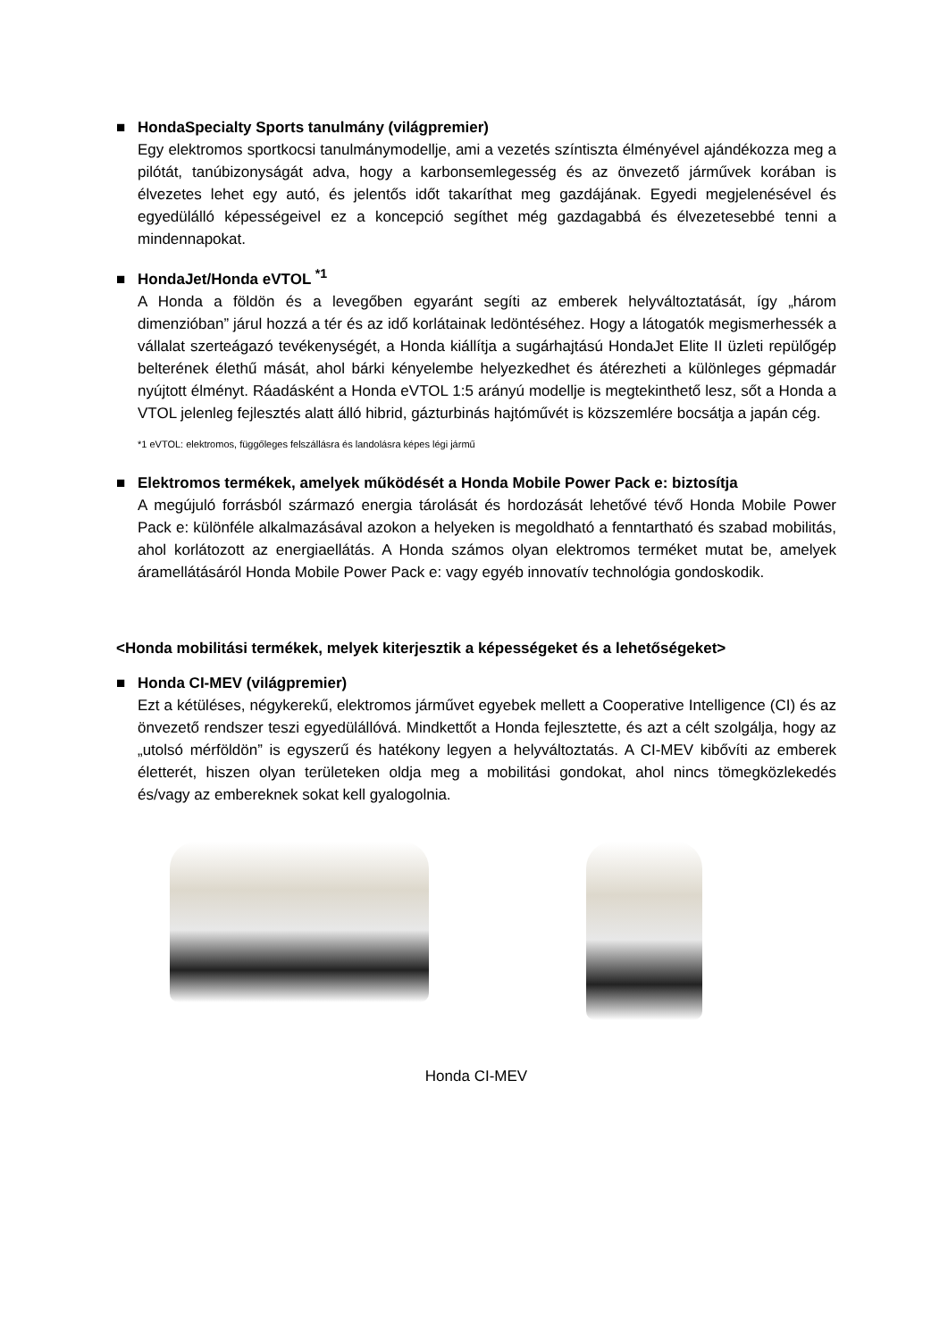■ HondaSpecialty Sports tanulmány (világpremier)
Egy elektromos sportkocsi tanulmánymodellje, ami a vezetés színtiszta élményével ajándékozza meg a pilótát, tanúbizonyságát adva, hogy a karbonsemlegesség és az önvezető járművek korában is élvezetes lehet egy autó, és jelentős időt takaríthat meg gazdájának. Egyedi megjelenésével és egyedülálló képességeivel ez a koncepció segíthet még gazdagabbá és élvezetesebbé tenni a mindennapokat.
■ HondaJet/Honda eVTOL <sup>*1</sup>
A Honda a földön és a levegőben egyaránt segíti az emberek helyváltoztatását, így „három dimenzióban” járul hozzá a tér és az idő korlátainak ledöntéséhez. Hogy a látogatók megismerhessék a vállalat szerteágazó tevékenységét, a Honda kiállítja a sugárhajtású HondaJet Elite II üzleti repülőgép belterének élethű mását, ahol bárki kényelembe helyezkedhet és átérezheti a különleges gépmadár nyújtott élményt. Ráadásként a Honda eVTOL 1:5 arányú modellje is megtekinthető lesz, sőt a Honda a VTOL jelenleg fejlesztés alatt álló hibrid, gázturbinás hajtóművét is közszemlére bocsátja a japán cég.
*1 eVTOL: elektromos, függőleges felszállásra és landolásra képes légi jármű
■ Elektromos termékek, amelyek működését a Honda Mobile Power Pack e: biztosítja
A megújuló forrásból származó energia tárolását és hordozását lehetővé tévő Honda Mobile Power Pack e: különféle alkalmazásával azokon a helyeken is megoldható a fenntartható és szabad mobilitás, ahol korlátozott az energiaellátás. A Honda számos olyan elektromos terméket mutat be, amelyek áramellátásáról Honda Mobile Power Pack e: vagy egyéb innovatív technológia gondoskodik.
<Honda mobilitási termékek, melyek kiterjesztik a képességeket és a lehetőségeket>
■ Honda CI-MEV (világpremier)
Ezt a kétüléses, négykerekű, elektromos járművet egyebek mellett a Cooperative Intelligence (CI) és az önvezető rendszer teszi egyedülállóvá. Mindkettőt a Honda fejlesztette, és azt a célt szolgálja, hogy az „utolsó mérföldön” is egyszerű és hatékony legyen a helyváltoztatás. A CI-MEV kibővíti az emberek életterét, hiszen olyan területeken oldja meg a mobilitási gondokat, ahol nincs tömegközlekedés és/vagy az embereknek sokat kell gyalogolnia.
Honda CI-MEV